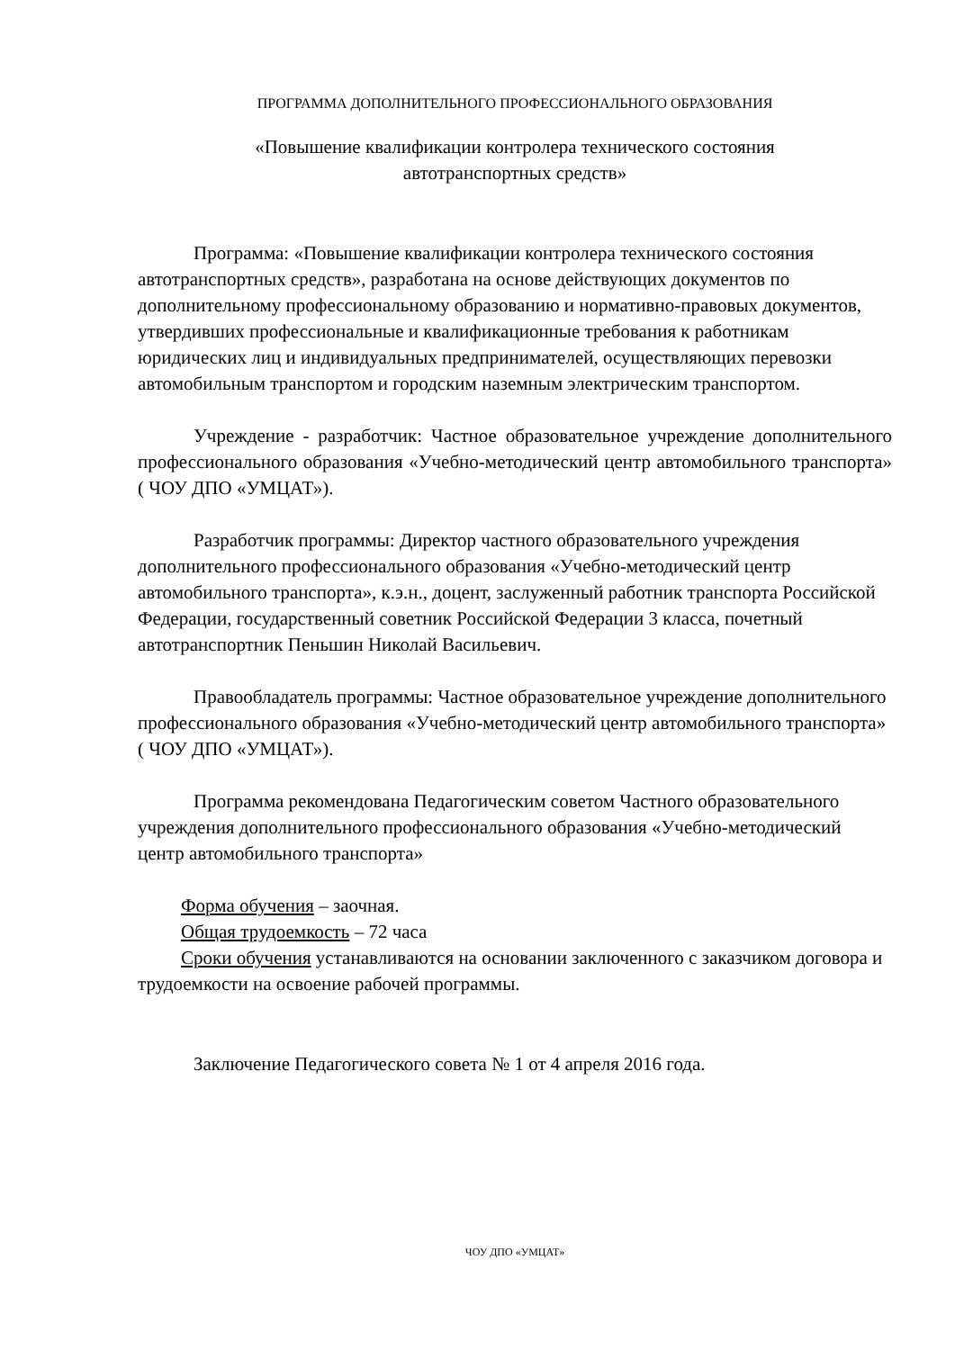ПРОГРАММА ДОПОЛНИТЕЛЬНОГО ПРОФЕССИОНАЛЬНОГО ОБРАЗОВАНИЯ
«Повышение квалификации контролера технического состояния
автотранспортных средств»
Программа: «Повышение квалификации контролера технического состояния автотранспортных средств», разработана на основе действующих документов по дополнительному профессиональному образованию и нормативно-правовых документов, утвердивших профессиональные и квалификационные требования к работникам юридических лиц и индивидуальных предпринимателей, осуществляющих перевозки автомобильным транспортом и городским наземным электрическим транспортом.
Учреждение - разработчик: Частное образовательное учреждение дополнительного профессионального образования «Учебно-методический центр автомобильного транспорта» ( ЧОУ ДПО «УМЦАТ»).
Разработчик программы: Директор частного образовательного учреждения дополнительного профессионального образования «Учебно-методический центр автомобильного транспорта», к.э.н., доцент, заслуженный работник транспорта Российской Федерации, государственный советник Российской Федерации 3 класса, почетный автотранспортник Пеньшин Николай Васильевич.
Правообладатель программы: Частное образовательное учреждение дополнительного профессионального образования «Учебно-методический центр автомобильного транспорта» ( ЧОУ ДПО «УМЦАТ»).
Программа рекомендована Педагогическим советом Частного образовательного учреждения дополнительного профессионального образования «Учебно-методический центр автомобильного транспорта»
Форма обучения – заочная.
Общая трудоемкость – 72 часа
Сроки обучения устанавливаются на основании заключенного с заказчиком договора и трудоемкости на освоение рабочей программы.
Заключение Педагогического совета № 1 от 4 апреля 2016 года.
ЧОУ ДПО «УМЦАТ»